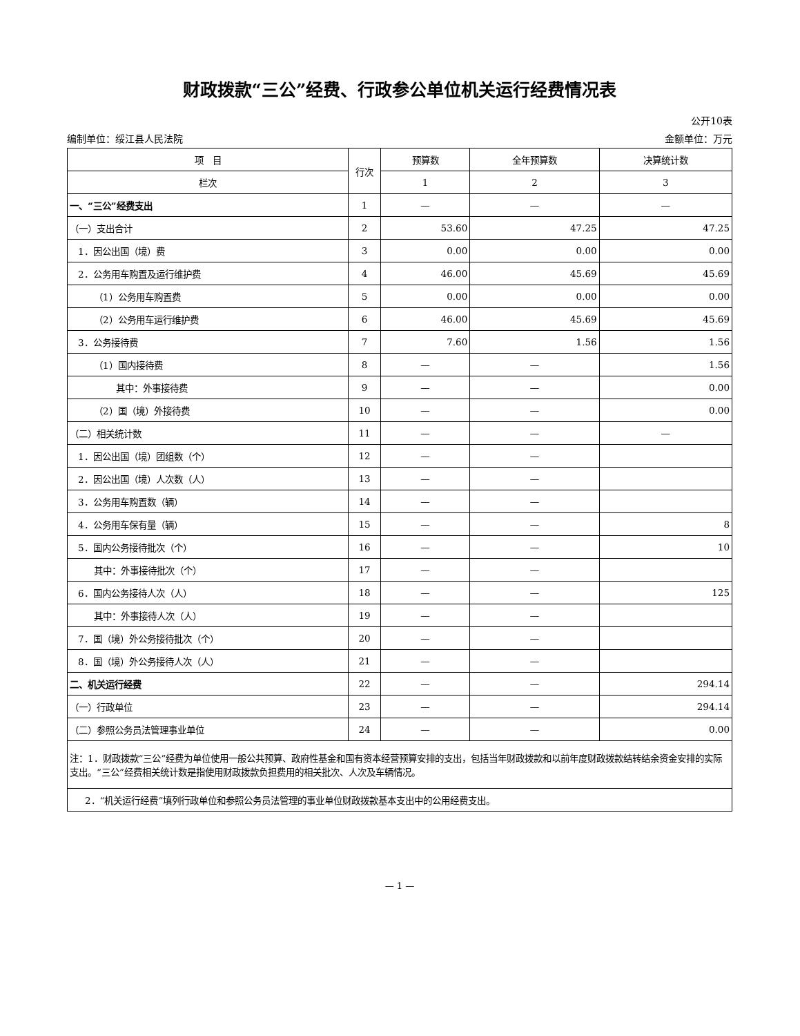财政拨款“三公”经费、行政参公单位机关运行经费情况表
公开10表
编制单位：绥江县人民法院 金额单位：万元
| 项 目 | 行次 | 预算数 | 全年预算数 | 决算统计数 |
| --- | --- | --- | --- | --- |
| 栏次 | | 1 | 2 | 3 |
| 一、“三公”经费支出 | 1 | — | — | — |
| （一）支出合计 | 2 | 53.60 | 47.25 | 47.25 |
| 1．因公出国（境）费 | 3 | 0.00 | 0.00 | 0.00 |
| 2．公务用车购置及运行维护费 | 4 | 46.00 | 45.69 | 45.69 |
| （1）公务用车购置费 | 5 | 0.00 | 0.00 | 0.00 |
| （2）公务用车运行维护费 | 6 | 46.00 | 45.69 | 45.69 |
| 3．公务接待费 | 7 | 7.60 | 1.56 | 1.56 |
| （1）国内接待费 | 8 | — | — | 1.56 |
| 其中：外事接待费 | 9 | — | — | 0.00 |
| （2）国（境）外接待费 | 10 | — | — | 0.00 |
| （二）相关统计数 | 11 | — | — | — |
| 1．因公出国（境）团组数（个） | 12 | — | — | |
| 2．因公出国（境）人次数（人） | 13 | — | — | |
| 3．公务用车购置数（辆） | 14 | — | — | |
| 4．公务用车保有量（辆） | 15 | — | — | 8 |
| 5．国内公务接待批次（个） | 16 | — | — | 10 |
| 其中：外事接待批次（个） | 17 | — | — | |
| 6．国内公务接待人次（人） | 18 | — | — | 125 |
| 其中：外事接待人次（人） | 19 | — | — | |
| 7．国（境）外公务接待批次（个） | 20 | — | — | |
| 8．国（境）外公务接待人次（人） | 21 | — | — | |
| 二、机关运行经费 | 22 | — | — | 294.14 |
| （一）行政单位 | 23 | — | — | 294.14 |
| （二）参照公务员法管理事业单位 | 24 | — | — | 0.00 |
| 注：1．财政拨款“三公”经费为单位使用一般公共预算、政府性基金和国有资本经营预算安排的支出，包括当年财政拨款和以前年度财政拨款结转结余资金安排的实际支出。“三公”经费相关统计数是指使用财政拨款负担费用的相关批次、人次及车辆情况。 | | | | |
| 2．“机关运行经费”填列行政单位和参照公务员法管理的事业单位财政拨款基本支出中的公用经费支出。 | | | | |
— 1 —